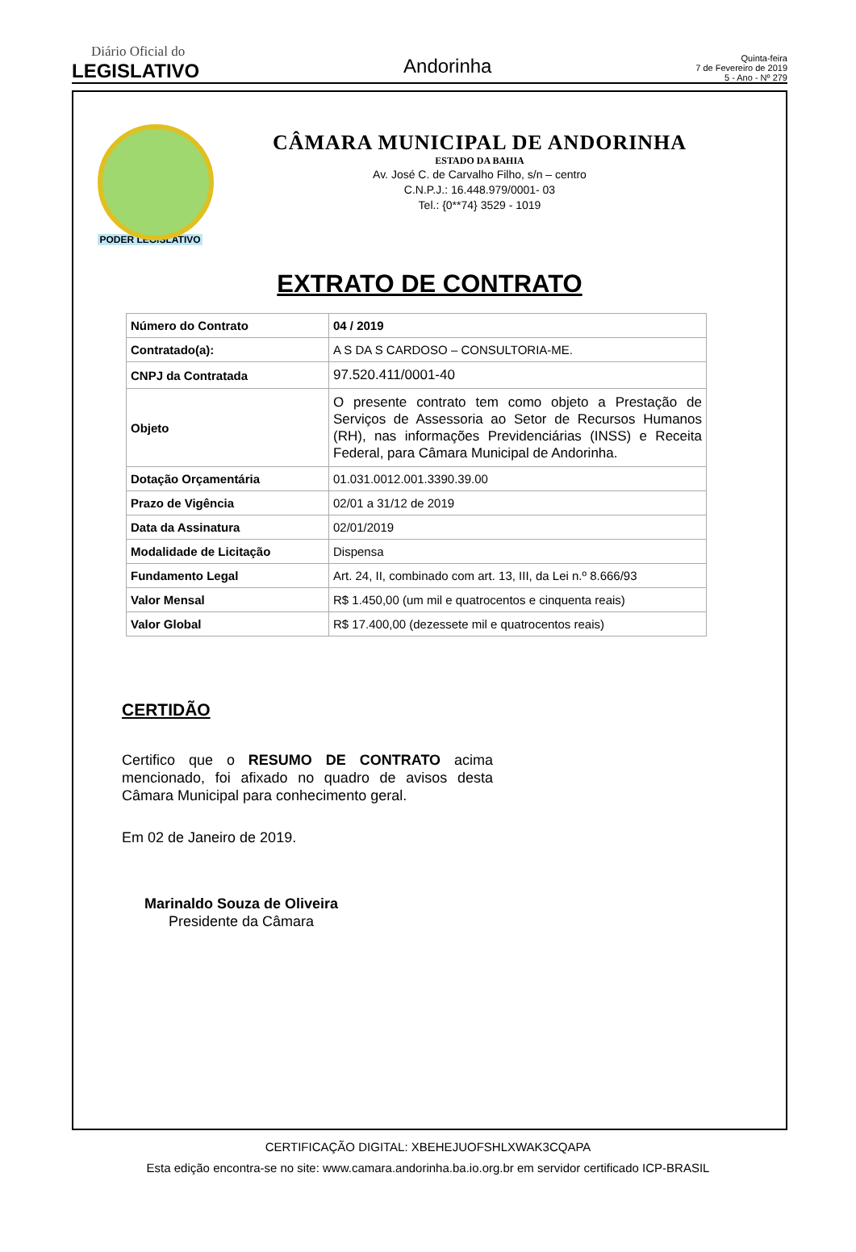Diário Oficial do
LEGISLATIVO
Andorinha
Quinta-feira
7 de Fevereiro de 2019
5 - Ano - Nº 279
PODER LEGISLATIVO
CÂMARA MUNICIPAL DE ANDORINHA
ESTADO DA BAHIA
Av. José C. de Carvalho Filho, s/n – centro
C.N.P.J.: 16.448.979/0001- 03
Tel.: {0**74} 3529 - 1019
EXTRATO DE CONTRATO
| Número do Contrato | 04 / 2019 |
| Contratado(a): | A S DA S CARDOSO – CONSULTORIA-ME. |
| CNPJ da Contratada | 97.520.411/0001-40 |
| Objeto | O presente contrato tem como objeto a Prestação de Serviços de Assessoria ao Setor de Recursos Humanos (RH), nas informações Previdenciárias (INSS) e Receita Federal, para Câmara Municipal de Andorinha. |
| Dotação Orçamentária | 01.031.0012.001.3390.39.00 |
| Prazo de Vigência | 02/01 a 31/12 de 2019 |
| Data da Assinatura | 02/01/2019 |
| Modalidade de Licitação | Dispensa |
| Fundamento Legal | Art. 24, II, combinado com art. 13, III, da Lei n.º 8.666/93 |
| Valor Mensal | R$ 1.450,00 (um mil e quatrocentos e cinquenta reais) |
| Valor Global | R$ 17.400,00 (dezessete mil e quatrocentos reais) |
CERTIDÃO
Certifico que o RESUMO DE CONTRATO acima mencionado, foi afixado no quadro de avisos desta Câmara Municipal para conhecimento geral.
Em 02 de Janeiro de 2019.
Marinaldo Souza de Oliveira
Presidente da Câmara
CERTIFICAÇÃO DIGITAL: XBEHEJUOFSHLXWAK3CQAPA
Esta edição encontra-se no site: www.camara.andorinha.ba.io.org.br em servidor certificado ICP-BRASIL